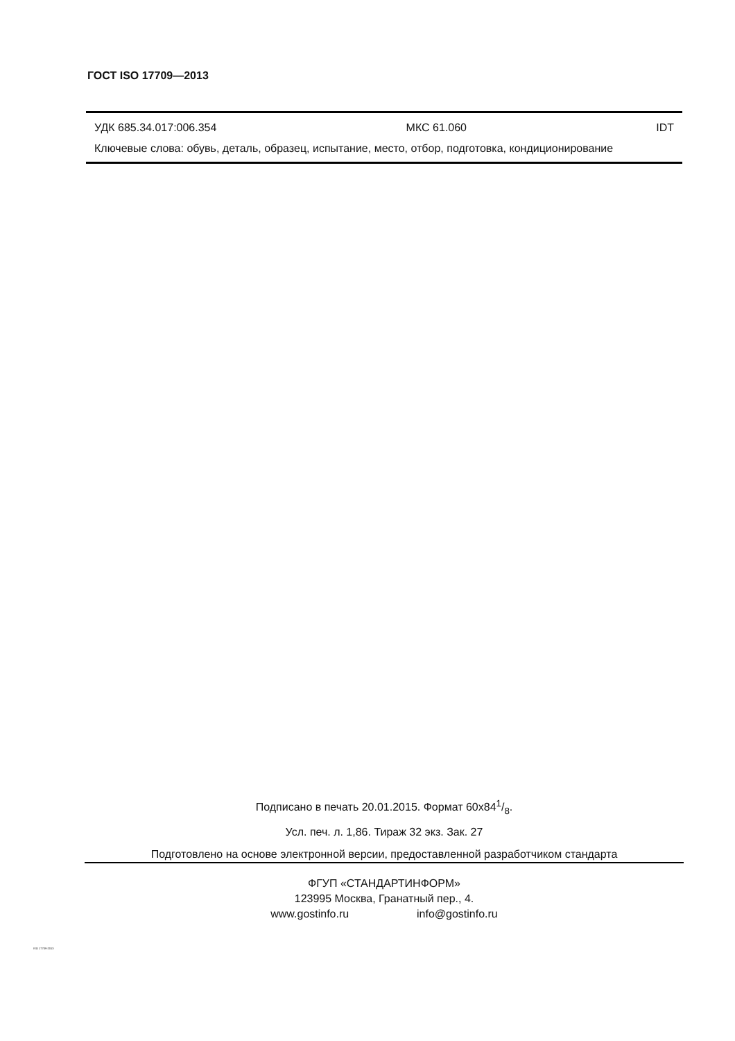ГОСТ ISO 17709—2013
УДК 685.34.017:006.354 МКС 61.060 IDT
Ключевые слова: обувь, деталь, образец, испытание, место, отбор, подготовка, кондиционирование
Подписано в печать 20.01.2015. Формат 60x841/8.
Усл. печ. л. 1,86. Тираж 32 экз. Зак. 27
Подготовлено на основе электронной версии, предоставленной разработчиком стандарта
ФГУП «СТАНДАРТИНФОРМ»
123995 Москва, Гранатный пер., 4.
www.gostinfo.ru info@gostinfo.ru
ISO 17709-2013